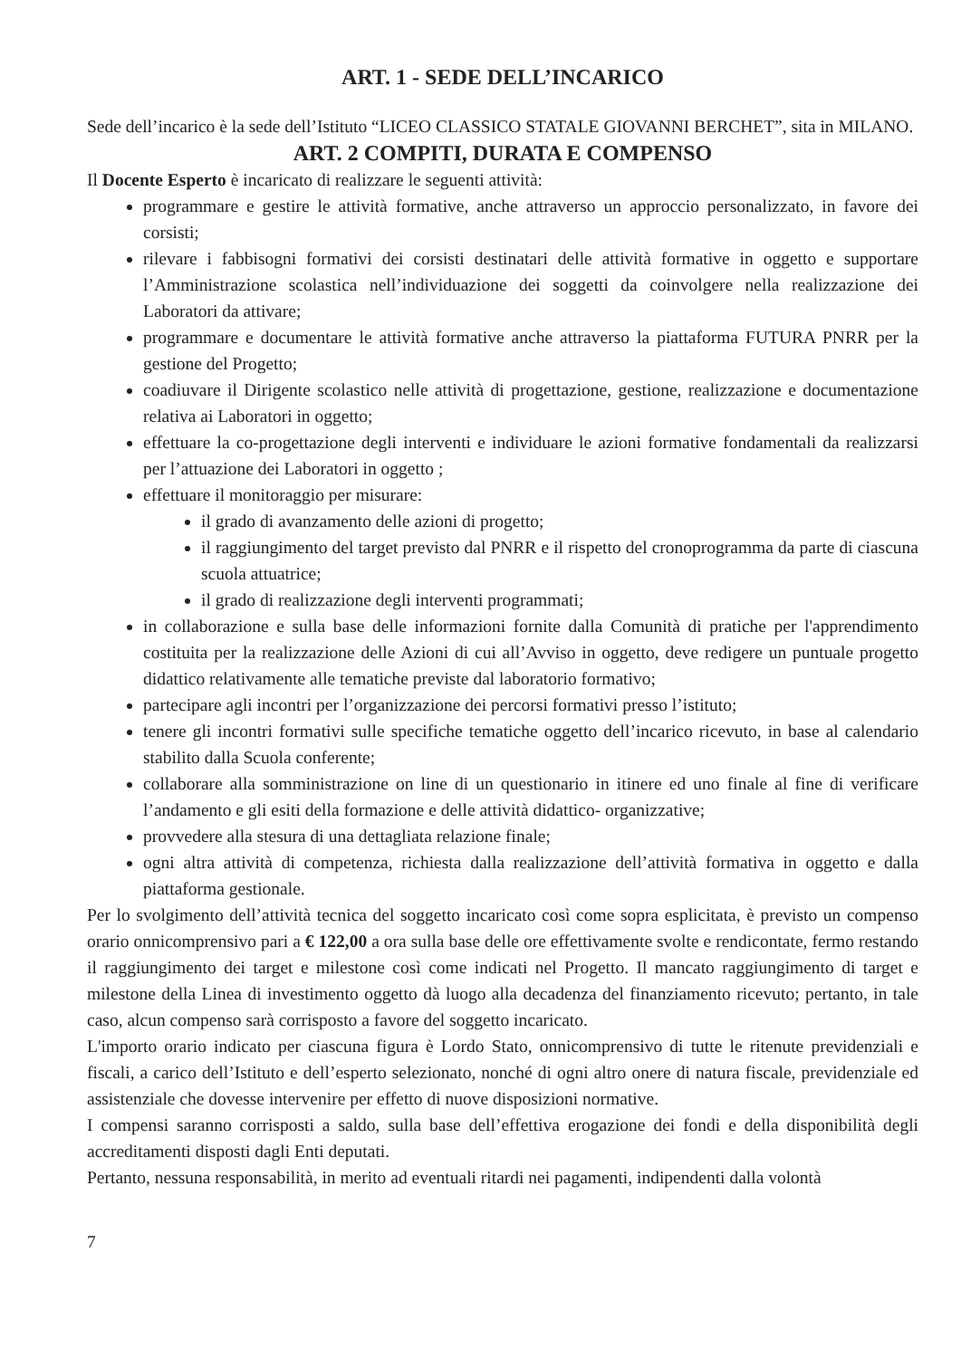ART. 1 - SEDE DELL’INCARICO
Sede dell’incarico è la sede dell’Istituto “LICEO CLASSICO STATALE GIOVANNI BERCHET”, sita in MILANO.
ART. 2 COMPITI, DURATA E COMPENSO
Il Docente Esperto è incaricato di realizzare le seguenti attività:
programmare e gestire le attività formative, anche attraverso un approccio personalizzato, in favore dei corsisti;
rilevare i fabbisogni formativi dei corsisti destinatari delle attività formative in oggetto e supportare l’Amministrazione scolastica nell’individuazione dei soggetti da coinvolgere nella realizzazione dei Laboratori da attivare;
programmare e documentare le attività formative anche attraverso la piattaforma FUTURA PNRR per la gestione del Progetto;
coadiuvare il Dirigente scolastico nelle attività di progettazione, gestione, realizzazione e documentazione relativa ai Laboratori in oggetto;
effettuare la co-progettazione degli interventi e individuare le azioni formative fondamentali da realizzarsi per l’attuazione dei Laboratori in oggetto ;
effettuare il monitoraggio per misurare:
il grado di avanzamento delle azioni di progetto;
il raggiungimento del target previsto dal PNRR e il rispetto del cronoprogramma da parte di ciascuna scuola attuatrice;
il grado di realizzazione degli interventi programmati;
in collaborazione e sulla base delle informazioni fornite dalla Comunità di pratiche per l'apprendimento costituita per la realizzazione delle Azioni di cui all’Avviso in oggetto, deve redigere un puntuale progetto didattico relativamente alle tematiche previste dal laboratorio formativo;
partecipare agli incontri per l’organizzazione dei percorsi formativi presso l’istituto;
tenere gli incontri formativi sulle specifiche tematiche oggetto dell’incarico ricevuto, in base al calendario stabilito dalla Scuola conferente;
collaborare alla somministrazione on line di un questionario in itinere ed uno finale al fine di verificare l’andamento e gli esiti della formazione e delle attività didattico- organizzative;
provvedere alla stesura di una dettagliata relazione finale;
ogni altra attività di competenza, richiesta dalla realizzazione dell’attività formativa in oggetto e dalla piattaforma gestionale.
Per lo svolgimento dell’attività tecnica del soggetto incaricato così come sopra esplicitata, è previsto un compenso orario onnicomprensivo pari a € 122,00 a ora sulla base delle ore effettivamente svolte e rendicontate, fermo restando il raggiungimento dei target e milestone così come indicati nel Progetto. Il mancato raggiungimento di target e milestone della Linea di investimento oggetto dà luogo alla decadenza del finanziamento ricevuto; pertanto, in tale caso, alcun compenso sarà corrisposto a favore del soggetto incaricato.
L'importo orario indicato per ciascuna figura è Lordo Stato, onnicomprensivo di tutte le ritenute previdenziali e fiscali, a carico dell’Istituto e dell’esperto selezionato, nonché di ogni altro onere di natura fiscale, previdenziale ed assistenziale che dovesse intervenire per effetto di nuove disposizioni normative.
I compensi saranno corrisposti a saldo, sulla base dell’effettiva erogazione dei fondi e della disponibilità degli accreditamenti disposti dagli Enti deputati.
Pertanto, nessuna responsabilità, in merito ad eventuali ritardi nei pagamenti, indipendenti dalla volontà
7